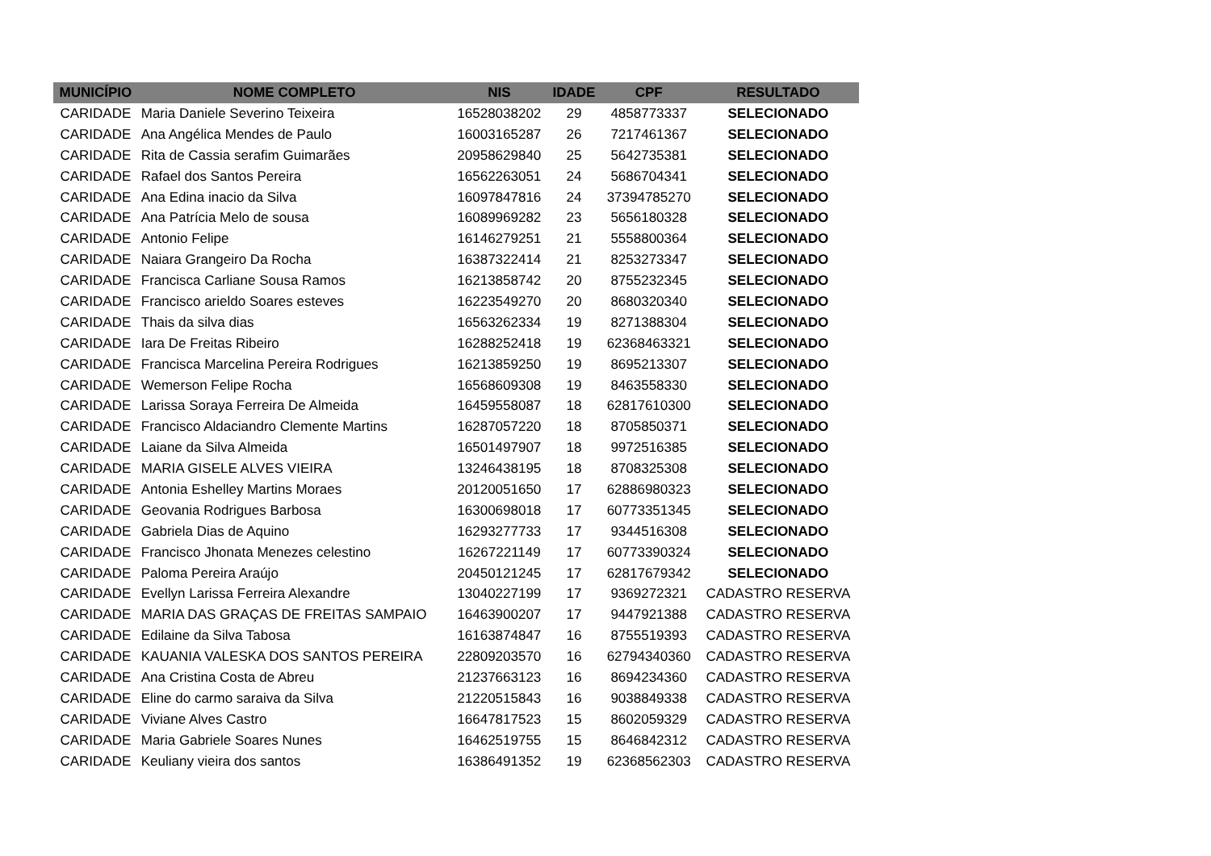| MUNICÍPIO | NOME COMPLETO | NIS | IDADE | CPF | RESULTADO |
| --- | --- | --- | --- | --- | --- |
| CARIDADE | Maria Daniele Severino Teixeira | 16528038202 | 29 | 4858773337 | SELECIONADO |
| CARIDADE | Ana Angélica Mendes de Paulo | 16003165287 | 26 | 7217461367 | SELECIONADO |
| CARIDADE | Rita de Cassia serafim Guimarães | 20958629840 | 25 | 5642735381 | SELECIONADO |
| CARIDADE | Rafael dos Santos Pereira | 16562263051 | 24 | 5686704341 | SELECIONADO |
| CARIDADE | Ana Edina inacio da Silva | 16097847816 | 24 | 37394785270 | SELECIONADO |
| CARIDADE | Ana Patrícia Melo de sousa | 16089969282 | 23 | 5656180328 | SELECIONADO |
| CARIDADE | Antonio Felipe | 16146279251 | 21 | 5558800364 | SELECIONADO |
| CARIDADE | Naiara Grangeiro Da Rocha | 16387322414 | 21 | 8253273347 | SELECIONADO |
| CARIDADE | Francisca Carliane Sousa Ramos | 16213858742 | 20 | 8755232345 | SELECIONADO |
| CARIDADE | Francisco arieldo Soares esteves | 16223549270 | 20 | 8680320340 | SELECIONADO |
| CARIDADE | Thais da silva dias | 16563262334 | 19 | 8271388304 | SELECIONADO |
| CARIDADE | Iara De Freitas Ribeiro | 16288252418 | 19 | 62368463321 | SELECIONADO |
| CARIDADE | Francisca Marcelina Pereira Rodrigues | 16213859250 | 19 | 8695213307 | SELECIONADO |
| CARIDADE | Wemerson Felipe Rocha | 16568609308 | 19 | 8463558330 | SELECIONADO |
| CARIDADE | Larissa Soraya Ferreira De Almeida | 16459558087 | 18 | 62817610300 | SELECIONADO |
| CARIDADE | Francisco Aldaciandro Clemente Martins | 16287057220 | 18 | 8705850371 | SELECIONADO |
| CARIDADE | Laiane da Silva Almeida | 16501497907 | 18 | 9972516385 | SELECIONADO |
| CARIDADE | MARIA GISELE ALVES VIEIRA | 13246438195 | 18 | 8708325308 | SELECIONADO |
| CARIDADE | Antonia Eshelley Martins Moraes | 20120051650 | 17 | 62886980323 | SELECIONADO |
| CARIDADE | Geovania Rodrigues Barbosa | 16300698018 | 17 | 60773351345 | SELECIONADO |
| CARIDADE | Gabriela Dias de Aquino | 16293277733 | 17 | 9344516308 | SELECIONADO |
| CARIDADE | Francisco Jhonata Menezes celestino | 16267221149 | 17 | 60773390324 | SELECIONADO |
| CARIDADE | Paloma Pereira Araújo | 20450121245 | 17 | 62817679342 | SELECIONADO |
| CARIDADE | Evellyn Larissa Ferreira Alexandre | 13040227199 | 17 | 9369272321 | CADASTRO RESERVA |
| CARIDADE | MARIA DAS GRAÇAS DE FREITAS SAMPAIO | 16463900207 | 17 | 9447921388 | CADASTRO RESERVA |
| CARIDADE | Edilaine da Silva Tabosa | 16163874847 | 16 | 8755519393 | CADASTRO RESERVA |
| CARIDADE | KAUANIA VALESKA DOS SANTOS PEREIRA | 22809203570 | 16 | 62794340360 | CADASTRO RESERVA |
| CARIDADE | Ana Cristina Costa de Abreu | 21237663123 | 16 | 8694234360 | CADASTRO RESERVA |
| CARIDADE | Eline do carmo saraiva da Silva | 21220515843 | 16 | 9038849338 | CADASTRO RESERVA |
| CARIDADE | Viviane Alves Castro | 16647817523 | 15 | 8602059329 | CADASTRO RESERVA |
| CARIDADE | Maria Gabriele Soares Nunes | 16462519755 | 15 | 8646842312 | CADASTRO RESERVA |
| CARIDADE | Keuliany vieira dos santos | 16386491352 | 19 | 62368562303 | CADASTRO RESERVA |